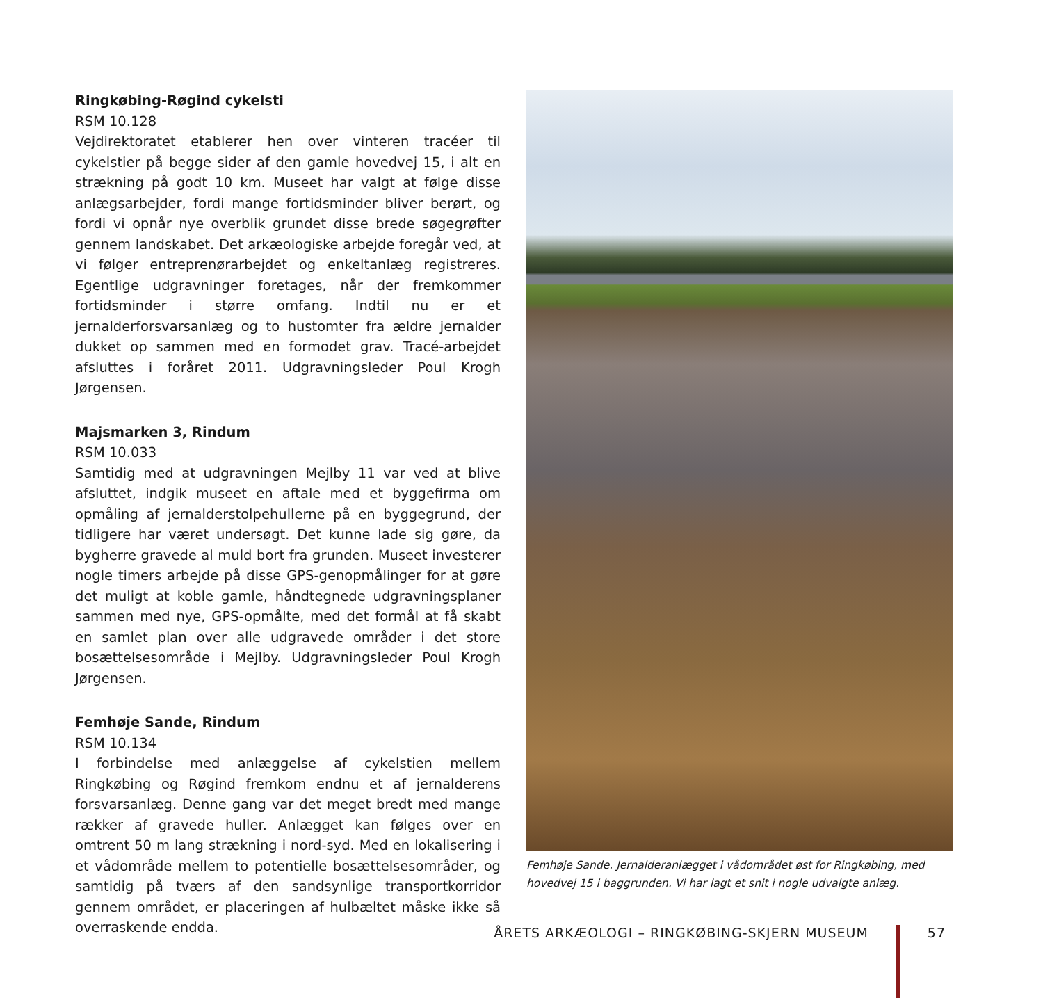Ringkøbing-Røgind cykelsti
RSM 10.128
Vejdirektoratet etablerer hen over vinteren tracéer til cykelstier på begge sider af den gamle hovedvej 15, i alt en strækning på godt 10 km. Museet har valgt at følge disse anlægsarbejder, fordi mange fortidsminder bliver berørt, og fordi vi opnår nye overblik grundet disse brede søgegrøfter gennem landskabet. Det arkæologiske arbejde foregår ved, at vi følger entreprenørarbejdet og enkeltanlæg registreres. Egentlige udgravninger foretages, når der fremkommer fortidsminder i større omfang. Indtil nu er et jernalderforsvarsanlæg og to hustomter fra ældre jernalder dukket op sammen med en formodet grav. Tracé-arbejdet afsluttes i foråret 2011. Udgravningsleder Poul Krogh Jørgensen.
Majsmarken 3, Rindum
RSM 10.033
Samtidig med at udgravningen Mejlby 11 var ved at blive afsluttet, indgik museet en aftale med et byggefirma om opmåling af jernalderstolpehullerne på en byggegrund, der tidligere har været undersøgt. Det kunne lade sig gøre, da bygherre gravede al muld bort fra grunden. Museet investerer nogle timers arbejde på disse GPS-genopmålinger for at gøre det muligt at koble gamle, håndtegnede udgravningsplaner sammen med nye, GPS-opmålte, med det formål at få skabt en samlet plan over alle udgravede områder i det store bosættelsesområde i Mejlby. Udgravningsleder Poul Krogh Jørgensen.
Femhøje Sande, Rindum
RSM 10.134
I forbindelse med anlæggelse af cykelstien mellem Ringkøbing og Røgind fremkom endnu et af jernalderens forsvarsanlæg. Denne gang var det meget bredt med mange rækker af gravede huller. Anlægget kan følges over en omtrent 50 m lang strækning i nord-syd. Med en lokalisering i et vådområde mellem to potentielle bosættelsesområder, og samtidig på tværs af den sandsynlige transportkorridor gennem området, er placeringen af hulbæltet måske ikke så overraskende endda.
Femhøje Sande. Jernalderanlægget i vådområdet øst for Ringkøbing, med hovedvej 15 i baggrunden. Vi har lagt et snit i nogle udvalgte anlæg.
ÅRETS ARKÆOLOGI – RINGKØBING-SKJERN MUSEUM 57